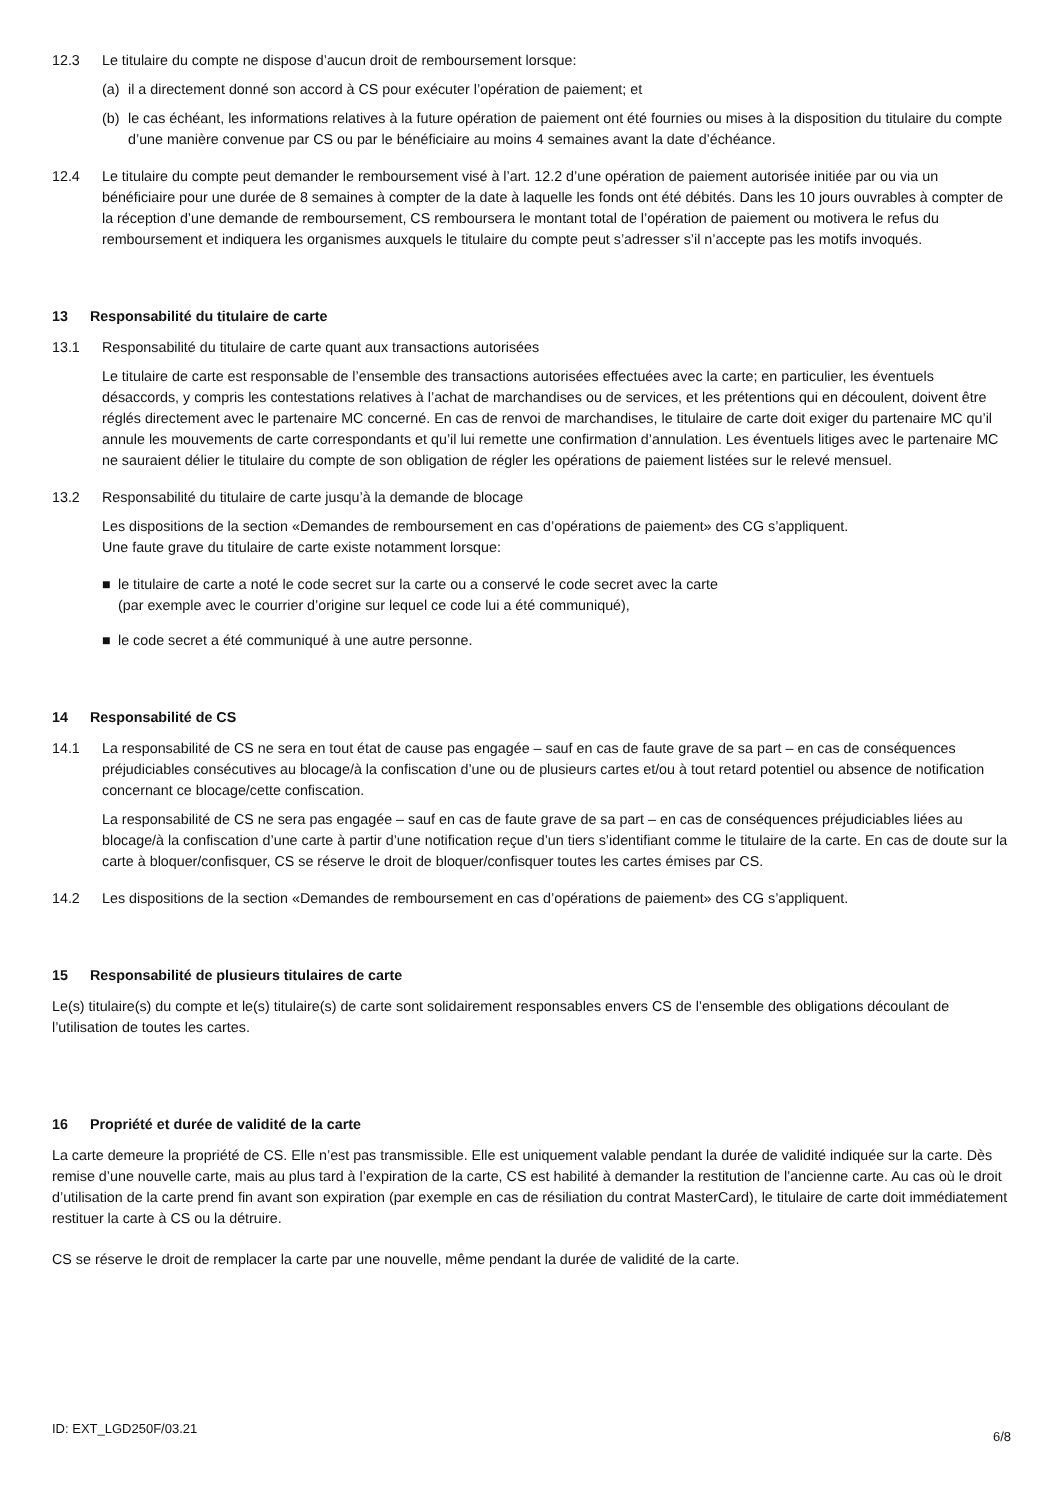12.3 Le titulaire du compte ne dispose d’aucun droit de remboursement lorsque:
(a) il a directement donné son accord à CS pour exécuter l’opération de paiement; et
(b) le cas échéant, les informations relatives à la future opération de paiement ont été fournies ou mises à la disposition du titulaire du compte d’une manière convenue par CS ou par le bénéficiaire au moins 4 semaines avant la date d’échéance.
12.4 Le titulaire du compte peut demander le remboursement visé à l’art. 12.2 d’une opération de paiement autorisée initiée par ou via un bénéficiaire pour une durée de 8 semaines à compter de la date à laquelle les fonds ont été débités. Dans les 10 jours ouvrables à compter de la réception d’une demande de remboursement, CS remboursera le montant total de l’opération de paiement ou motivera le refus du remboursement et indiquera les organismes auxquels le titulaire du compte peut s’adresser s’il n’accepte pas les motifs invoqués.
13 Responsabilité du titulaire de carte
13.1 Responsabilité du titulaire de carte quant aux transactions autorisées
Le titulaire de carte est responsable de l’ensemble des transactions autorisées effectuées avec la carte; en particulier, les éventuels désaccords, y compris les contestations relatives à l’achat de marchandises ou de services, et les prétentions qui en découlent, doivent être réglés directement avec le partenaire MC concerné. En cas de renvoi de marchandises, le titulaire de carte doit exiger du partenaire MC qu’il annule les mouvements de carte correspondants et qu’il lui remette une confirmation d’annulation. Les éventuels litiges avec le partenaire MC ne sauraient délier le titulaire du compte de son obligation de régler les opérations de paiement listées sur le relevé mensuel.
13.2 Responsabilité du titulaire de carte jusqu’à la demande de blocage
Les dispositions de la section «Demandes de remboursement en cas d’opérations de paiement» des CG s’appliquent.
Une faute grave du titulaire de carte existe notamment lorsque:
■ le titulaire de carte a noté le code secret sur la carte ou a conservé le code secret avec la carte
(par exemple avec le courrier d’origine sur lequel ce code lui a été communiqué),
■ le code secret a été communiqué à une autre personne.
14 Responsabilité de CS
14.1 La responsabilité de CS ne sera en tout état de cause pas engagée – sauf en cas de faute grave de sa part – en cas de conséquences préjudiciables consécutives au blocage/à la confiscation d’une ou de plusieurs cartes et/ou à tout retard potentiel ou absence de notification concernant ce blocage/cette confiscation.
La responsabilité de CS ne sera pas engagée – sauf en cas de faute grave de sa part – en cas de conséquences préjudiciables liées au blocage/à la confiscation d’une carte à partir d’une notification reçue d’un tiers s’identifiant comme le titulaire de la carte. En cas de doute sur la carte à bloquer/confisquer, CS se réserve le droit de bloquer/confisquer toutes les cartes émises par CS.
14.2 Les dispositions de la section «Demandes de remboursement en cas d’opérations de paiement» des CG s’appliquent.
15 Responsabilité de plusieurs titulaires de carte
Le(s) titulaire(s) du compte et le(s) titulaire(s) de carte sont solidairement responsables envers CS de l’ensemble des obligations découlant de l’utilisation de toutes les cartes.
16 Propriété et durée de validité de la carte
La carte demeure la propriété de CS. Elle n’est pas transmissible. Elle est uniquement valable pendant la durée de validité indiquée sur la carte. Dès remise d’une nouvelle carte, mais au plus tard à l’expiration de la carte, CS est habilité à demander la restitution de l’ancienne carte. Au cas où le droit d’utilisation de la carte prend fin avant son expiration (par exemple en cas de résiliation du contrat MasterCard), le titulaire de carte doit immédiatement restituer la carte à CS ou la détruire.
CS se réserve le droit de remplacer la carte par une nouvelle, même pendant la durée de validité de la carte.
ID: EXT_LGD250F/03.21 6/8